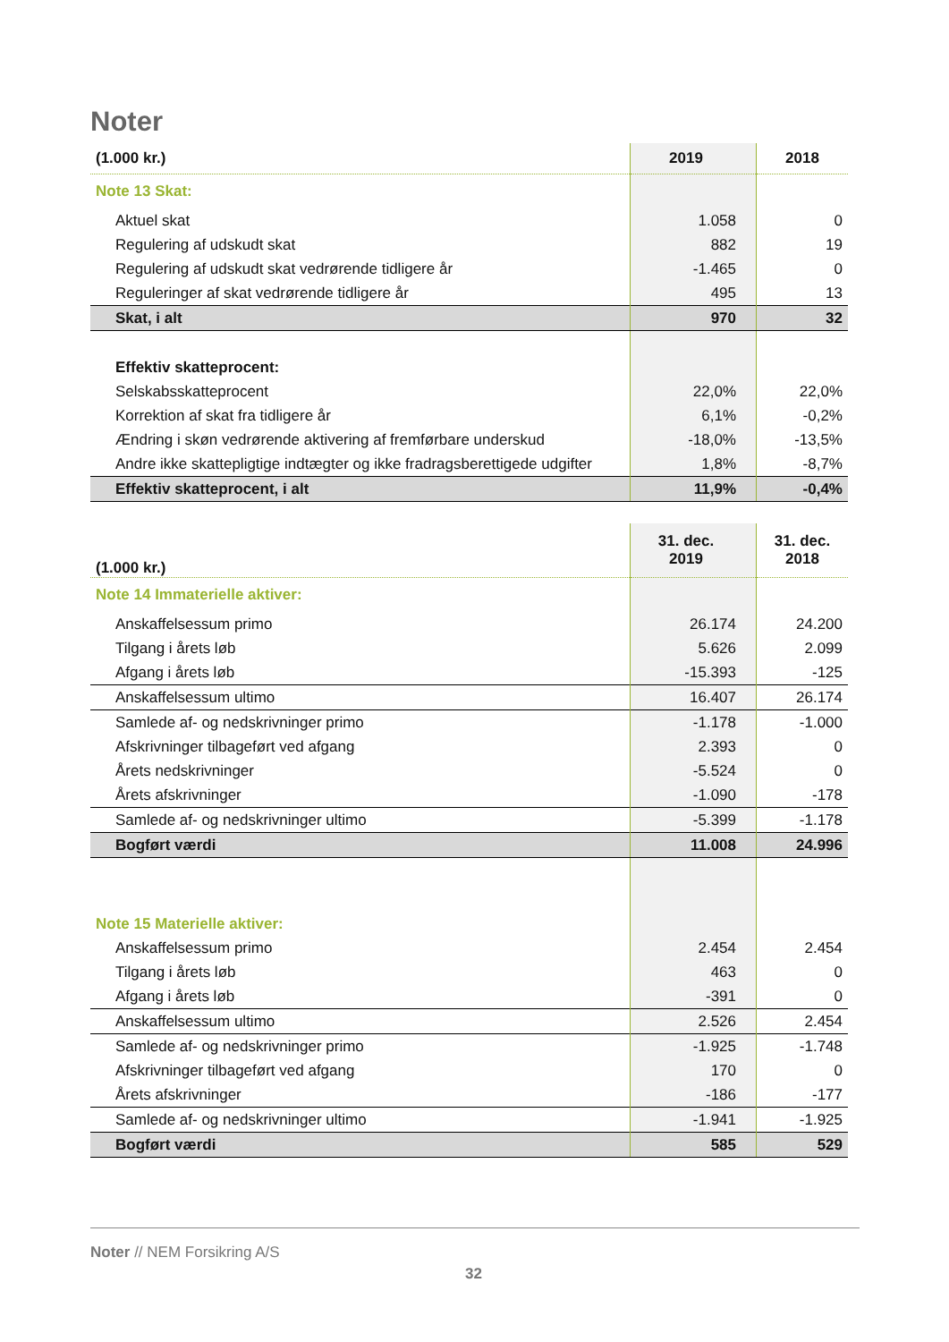Noter
| (1.000 kr.) | 2019 | 2018 |
| --- | --- | --- |
| Note 13 Skat: | | |
| Aktuel skat | 1.058 | 0 |
| Regulering af udskudt skat | 882 | 19 |
| Regulering af udskudt skat vedrørende tidligere år | -1.465 | 0 |
| Reguleringer af skat vedrørende tidligere år | 495 | 13 |
| Skat, i alt | 970 | 32 |
| Effektiv skatteprocent: | | |
| Selskabsskatteprocent | 22,0% | 22,0% |
| Korrektion af skat fra tidligere år | 6,1% | -0,2% |
| Ændring i skøn vedrørende aktivering af fremførbare underskud | -18,0% | -13,5% |
| Andre ikke skattepligtige indtægter og ikke fradragsberettigede udgifter | 1,8% | -8,7% |
| Effektiv skatteprocent, i alt | 11,9% | -0,4% |
| (1.000 kr.) | 31. dec. 2019 | 31. dec. 2018 |
| --- | --- | --- |
| Note 14 Immaterielle aktiver: | | |
| Anskaffelsessum primo | 26.174 | 24.200 |
| Tilgang i årets løb | 5.626 | 2.099 |
| Afgang i årets løb | -15.393 | -125 |
| Anskaffelsessum ultimo | 16.407 | 26.174 |
| Samlede af- og nedskrivninger primo | -1.178 | -1.000 |
| Afskrivninger tilbageført ved afgang | 2.393 | 0 |
| Årets nedskrivninger | -5.524 | 0 |
| Årets afskrivninger | -1.090 | -178 |
| Samlede af- og nedskrivninger ultimo | -5.399 | -1.178 |
| Bogført værdi | 11.008 | 24.996 |
| Note 15 Materielle aktiver: | | |
| Anskaffelsessum primo | 2.454 | 2.454 |
| Tilgang i årets løb | 463 | 0 |
| Afgang i årets løb | -391 | 0 |
| Anskaffelsessum ultimo | 2.526 | 2.454 |
| Samlede af- og nedskrivninger primo | -1.925 | -1.748 |
| Afskrivninger tilbageført ved afgang | 170 | 0 |
| Årets afskrivninger | -186 | -177 |
| Samlede af- og nedskrivninger ultimo | -1.941 | -1.925 |
| Bogført værdi | 585 | 529 |
Noter // NEM Forsikring A/S
32